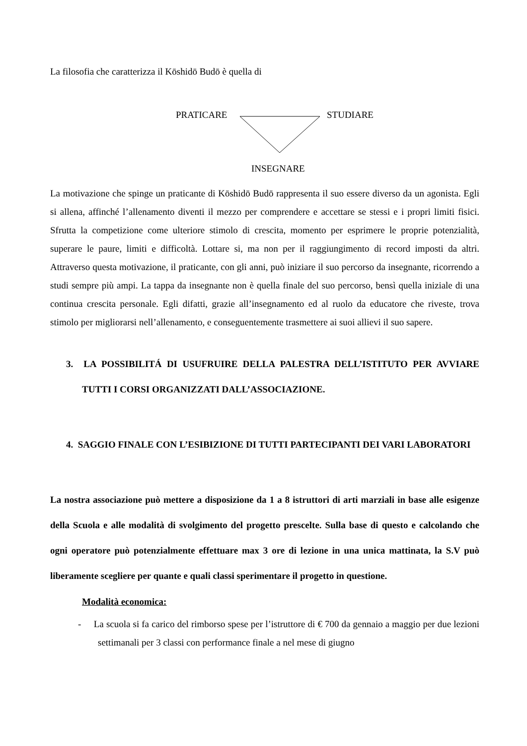La filosofia che caratterizza il Kōshidō Budō è quella di
PRATICARE STUDIARE
INSEGNARE
La motivazione che spinge un praticante di Kōshidō Budō rappresenta il suo essere diverso da un agonista. Egli si allena, affinché l’allenamento diventi il mezzo per comprendere e accettare se stessi e i propri limiti fisici. Sfrutta la competizione come ulteriore stimolo di crescita, momento per esprimere le proprie potenzialità, superare le paure, limiti e difficoltà. Lottare si, ma non per il raggiungimento di record imposti da altri. Attraverso questa motivazione, il praticante, con gli anni, può iniziare il suo percorso da insegnante, ricorrendo a studi sempre più ampi. La tappa da insegnante non è quella finale del suo percorso, bensì quella iniziale di una continua crescita personale. Egli difatti, grazie all’insegnamento ed al ruolo da educatore che riveste, trova stimolo per migliorarsi nell’allenamento, e conseguentemente trasmettere ai suoi allievi il suo sapere.
3. LA POSSIBILITÁ DI USUFRUIRE DELLA PALESTRA DELL’ISTITUTO PER AVVIARE TUTTI I CORSI ORGANIZZATI DALL’ASSOCIAZIONE.
4. SAGGIO FINALE CON L’ESIBIZIONE DI TUTTI PARTECIPANTI DEI VARI LABORATORI
La nostra associazione può mettere a disposizione da 1 a 8 istruttori di arti marziali in base alle esigenze della Scuola e alle modalità di svolgimento del progetto prescelte. Sulla base di questo e calcolando che ogni operatore può potenzialmente effettuare max 3 ore di lezione in una unica mattinata, la S.V può liberamente scegliere per quante e quali classi sperimentare il progetto in questione.
Modalità economica:
- La scuola si fa carico del rimborso spese per l’istruttore di € 700 da gennaio a maggio per due lezioni settimanali per 3 classi con performance finale a nel mese di giugno